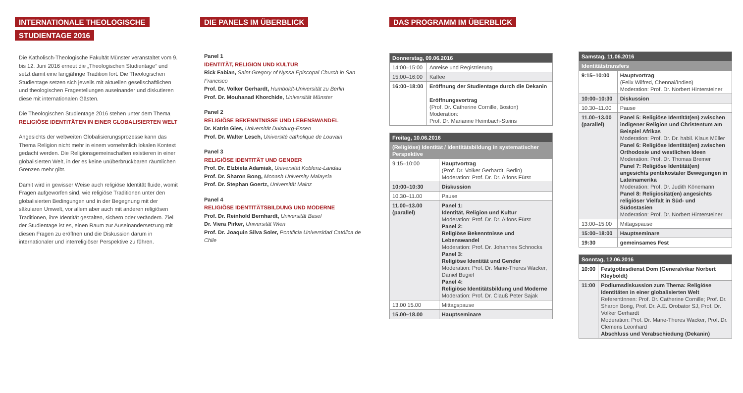INTERNATIONALE THEOLOGISCHE
STUDIENTAGE 2016
Die Katholisch-Theologische Fakultät Münster veranstaltet vom 9. bis 12. Juni 2016 erneut die „Theologischen Studientage“ und setzt damit eine langjährige Tradition fort. Die Theologischen Studientage setzen sich jeweils mit aktuellen gesellschaftlichen und theologischen Fragestellungen auseinander und diskutieren diese mit internationalen Gästen.
Die Theologischen Studientage 2016 stehen unter dem Thema
RELIGIÖSE IDENTITÄTEN IN EINER GLOBALISIERTEN WELT
Angesichts der weltweiten Globalisierungsprozesse kann das Thema Religion nicht mehr in einem vornehmlich lokalen Kontext gedacht werden. Die Religionsgemeinschaften existieren in einer globalisierten Welt, in der es keine unüberbrückbaren räumlichen Grenzen mehr gibt.
Damit wird in gewisser Weise auch religiöse Identität fluide, womit Fragen aufgeworfen sind, wie religiöse Traditionen unter den globalisierten Bedingungen und in der Begegnung mit der säkularen Umwelt, vor allem aber auch mit anderen religiösen Traditionen, ihre Identität gestalten, sichern oder verändern. Ziel der Studientage ist es, einen Raum zur Auseinandersetzung mit diesen Fragen zu eröffnen und die Diskussion darum in internationaler und interreligiöser Perspektive zu führen.
DIE PANELS IM ÜBERBLICK
Panel 1
IDENTITÄT, RELIGION UND KULTUR
Rick Fabian, Saint Gregory of Nyssa Episcopal Church in San Francisco
Prof. Dr. Volker Gerhardt, Humboldt-Universität zu Berlin
Prof. Dr. Mouhanad Khorchide, Universität Münster
Panel 2
RELIGIÖSE BEKENNTNISSE UND LEBENSWANDEL
Dr. Katrin Gies, Universität Duisburg-Essen
Prof. Dr. Walter Lesch, Université catholique de Louvain
Panel 3
RELIGIÖSE IDENTITÄT UND GENDER
Prof. Dr. Elzbieta Adamiak, Universität Koblenz-Landau
Prof. Dr. Sharon Bong, Monash University Malaysia
Prof. Dr. Stephan Goertz, Universität Mainz
Panel 4
RELIGIÖSE IDENTITÄTSBILDUNG UND MODERNE
Prof. Dr. Reinhold Bernhardt, Universität Basel
Dr. Viera Pirker, Universität Wien
Prof. Dr. Joaquin Silva Soler, Pontificia Universidad Católica de Chile
DAS PROGRAMM IM ÜBERBLICK
| Donnerstag, 09.06.2016 | |
| --- | --- |
| 14:00–15:00 | Anreise und Registrierung |
| 15:00–16:00 | Kaffee |
| 16:00–18:00 | Eröffnung der Studientage durch die Dekanin Eröffnungsvortrag (Prof. Dr. Catherine Cornille, Boston) Moderation: Prof. Dr. Marianne Heimbach-Steins |
| Freitag, 10.06.2016 | |
| --- | --- |
| (Religiöse) Identität / Identitätsbildung in systematischer Perspektive | |
| 9:15–10:00 | Hauptvortrag (Prof. Dr. Volker Gerhardt, Berlin) Moderation: Prof. Dr. Dr. Alfons Fürst |
| 10:00–10:30 | Diskussion |
| 10.30–11.00 | Pause |
| 11.00–13.00 (parallel) | Panel 1: Identität, Religion und Kultur Moderation: Prof. Dr. Dr. Alfons Fürst Panel 2: Religiöse Bekenntnisse und Lebenswandel Moderation: Prof. Dr. Johannes Schnocks Panel 3: Religiöse Identität und Gender Moderation: Prof. Dr. Marie-Theres Wacker, Daniel Bugiel Panel 4: Religiöse Identitätsbildung und Moderne Moderation: Prof. Dr. Clauß Peter Sajak |
| 13.00 15.00 | Mittagspause |
| 15.00–18.00 | Hauptseminare |
| Samstag, 11.06.2016 | |
| --- | --- |
| Identitätstransfers | |
| 9:15–10:00 | Hauptvortrag (Felix Wilfred, Chennai/Indien) Moderation: Prof. Dr. Norbert Hintersteiner |
| 10:00–10:30 | Diskussion |
| 10.30–11.00 | Pause |
| 11.00–13.00 (parallel) | Panel 5: Religiöse Identität(en) zwischen indigener Religion und Christentum am Beispiel Afrikas Moderation: Prof. Dr. Dr. habil. Klaus Müller Panel 6: Religiöse Identität(en) zwischen Orthodoxie und westlichen Ideen Moderation: Prof. Dr. Thomas Bremer Panel 7: Religiöse Identität(en) angesichts pentekostaler Bewegungen in Lateinamerika Moderation: Prof. Dr. Judith Könemann Panel 8: Religiosität(en) angesichts religiöser Vielfalt in Süd- und Südostasien Moderation: Prof. Dr. Norbert Hintersteiner |
| 13:00–15:00 | Mittagspause |
| 15:00–18:00 | Hauptseminare |
| 19:30 | gemeinsames Fest |
| Sonntag, 12.06.2016 | |
| --- | --- |
| 10:00 | Festgottesdienst Dom (Generalvikar Norbert Kleyboldt) |
| 11:00 | Podiumsdiskussion zum Thema: Religiöse Identitäten in einer globalisierten Welt ReferentInnen: Prof. Dr. Catherine Cornille; Prof. Dr. Sharon Bong, Prof. Dr. A.E. Orobator SJ, Prof. Dr. Volker Gerhardt Moderation: Prof. Dr. Marie-Theres Wacker, Prof. Dr. Clemens Leonhard Abschluss und Verabschiedung (Dekanin) |